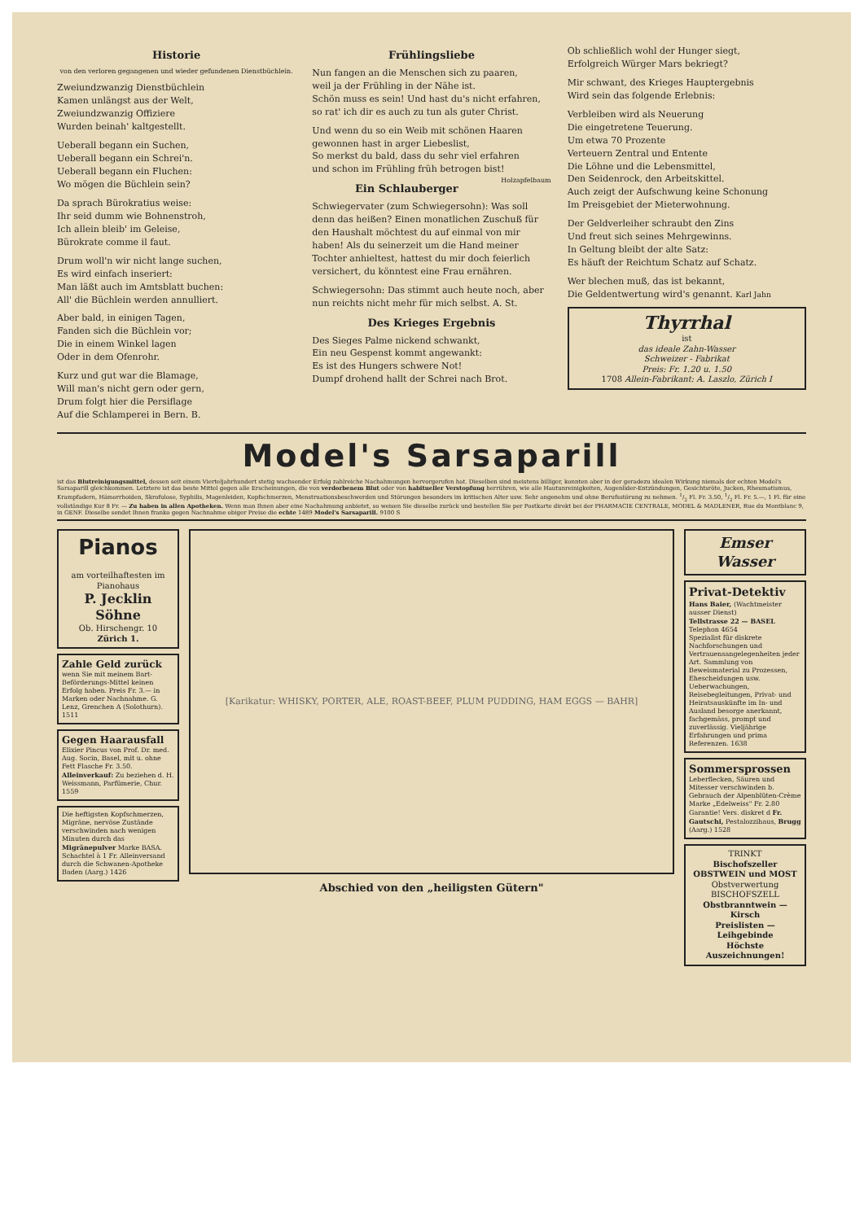Historie
von den verloren gegangenen und wieder gefundenen Dienstbüchlein.
Zweiundzwanzig Dienstbüchlein
Kamen unlängst aus der Welt,
Zweiundzwanzig Offiziere
Wurden beinah' kaltgestellt.
Ueberall begann ein Suchen,
Ueberall begann ein Schrei'n.
Ueberall begann ein Fluchen:
Wo mögen die Büchlein sein?
Da sprach Bürokratius weise:
Ihr seid dumm wie Bohnenstroh,
Ich allein bleib' im Geleise,
Bürokrate comme il faut.
Drum woll'n wir nicht lange suchen,
Es wird einfach inseriert:
Man läßt auch im Amtsblatt buchen:
All' die Büchlein werden annulliert.
Aber bald, in einigen Tagen,
Fanden sich die Büchlein vor;
Die in einem Winkel lagen
Oder in dem Ofenrohr.
Kurz und gut war die Blamage,
Will man's nicht gern oder gern,
Drum folgt hier die Persiflage
Auf die Schlamperei in Bern. B.
Frühlingsliebe
Nun fangen an die Menschen sich zu paaren,
weil ja der Frühling in der Nähe ist.
Schön muss es sein! Und hast du's nicht erfahren,
so rat' ich dir es auch zu tun als guter Christ.
Und wenn du so ein Weib mit schönen Haaren
gewonnen hast in arger Liebeslist,
So merkst du bald, dass du sehr viel erfahren
und schon im Frühling früh betrogen bist!
Holzapfelbaum
Ein Schlauberger
Schwiegervater (zum Schwiegersohn): Was soll denn das heißen? Einen monatlichen Zuschuß für den Haushalt möchtest du auf einmal von mir haben! Als du seinerzeit um die Hand meiner Tochter anhieltest, hattest du mir doch feierlich versichert, du könntest eine Frau ernähren.
Schwiegersohn: Das stimmt auch heute noch, aber nun reichts nicht mehr für mich selbst. A. St.
Des Krieges Ergebnis
Des Sieges Palme nickend schwankt,
Ein neu Gespenst kommt angewankt:
Es ist des Hungers schwere Not!
Dumpf drohend hallt der Schrei nach Brot.
Ob schließlich wohl der Hunger siegt,
Erfolgreich Würger Mars bekriegt?
Mir schwant, des Krieges Hauptergebnis
Wird sein das folgende Erlebnis:
Verbleiben wird als Neuerung
Die eingetretene Teuerung.
Um etwa 70 Prozente
Verteuern Zentral und Entente
Die Löhne und die Lebensmittel,
Den Seidenrock, den Arbeitskittel.
Auch zeigt der Aufschwung keine Schonung
Im Preisgebiet der Mieterwohnung.
Der Geldverleiher schraubt den Zins
Und freut sich seines Mehrgewinns.
In Geltung bleibt der alte Satz:
Es häuft der Reichtum Schatz auf Schatz.
Wer blechen muß, das ist bekannt,
Die Geldentwertung wird's genannt. Karl Jahn
Thyrrhal
ist
das ideale Zahn-Wasser
Schweizer - Fabrikat
Preis: Fr. 1.20 u. 1.50
1708 Allein-Fabrikant: A. Laszlo, Zürich I
Model's Sarsaparill
ist das Blutreinigungsmittel, dessen seit einem Vierteljahrhundert stetig wachsender Erfolg zahlreiche Nachahmungen hervorgerufen hat. Dieselben sind meistens billiger, konnten aber in der geradezu idealen Wirkung niemals der echten Model's Sarsaparill gleichkommen. Letztere ist das beste Mittel gegen alle Erscheinungen, die von verdorbenem Blut oder von habitueller Verstopfung herrühren, wie alle Hautunreinigkeiten, Augenlider-Entzündungen, Gesichtsröte, Jucken, Rheumatismus, Krampfadern, Hämorrhoiden, Skrofulose, Syphilis, Magenleiden, Kopfschmerzen, Menstruationsbeschwerden und Störungen besonders im kritischen Alter usw. Sehr angenehm und ohne Berufsstörung zu nehmen. 1/2 Fl. Fr. 3.50, 1/2 Fl. Fr. 5.—, 1 Fl. für eine vollständige Kur 8 Fr. — Zu haben in allen Apotheken. Wenn man Ihnen aber eine Nachahmung anbietet, so weisen Sie dieselbe zurück und bestellen Sie per Postkarte direkt bei der PHARMACIE CENTRALE, MODEL & MADLENER, Rue du Montblanc 9, in GENF. Dieselbe sendet Ihnen franko gegen Nachnahme obiger Preise die echte 1489 Model's Sarsaparill. 9100 S
Pianos
am vorteilhaftesten im
Pianohaus
P. Jecklin Söhne
Ob. Hirschengr. 10
Zürich 1.
Zahle Geld zurück
wenn Sie mit meinem Bart-Beförderungs-Mittel keinen Erfolg haben. Preis Fr. 3.— in Marken oder Nachnahme. G. Lenz, Grenchen A (Solothurn). 1511
Gegen Haarausfall
Elixier Pincus von Prof. Dr. med. Aug. Socin, Basel, mit u. ohne Fett Flasche Fr. 3.50. Alleinverkauf: Zu beziehen d. H. Weissmann, Parfümerie, Chur. 1559
Die heftigsten Kopfschmerzen, Migräne, nervöse Zustände verschwinden nach wenigen Minuten durch das Migränepulver Marke BASA. Schachtel à 1 Fr. Alleinversand durch die Schwanen-Apotheke Baden (Aarg.) 1426
[Karikatur: WHISKY, PORTER, ALE, ROAST-BEEF, PLUM PUDDING, HAM EGGS — BAHR]
Abschied von den „heiligsten Gütern"
Emser Wasser
Privat-Detektiv
Hans Baier, (Wachtmeister ausser Dienst)
Tellstrasse 22 — BASEL
Telephon 4654
Spezialist für diskrete Nachforschungen und Vertrauensangelegenheiten jeder Art. Sammlung von Beweismaterial zu Prozessen, Ehescheidungen usw. Ueberwachungen, Reisebegleitungen, Privat- und Heiratsauskünfte im In- und Ausland besorge anerkannt, fachgemäss, prompt und zuverlässig. Vieljährige Erfahrungen und prima Referenzen. 1638
Sommersprossen
Leberflecken, Säuren und Mitesser verschwinden b. Gebrauch der Alpenblüten-Crème Marke „Edelweiss" Fr. 2.80 Garantie! Vers. diskret d Fr. Gautschi, Pestalozzihaus, Brugg (Aarg.) 1528
TRINKT
Bischofszeller
OBSTWEIN und MOST
Obstverwertung
BISCHOFSZELL
Obstbranntwein — Kirsch
Preislisten — Leihgebinde
Höchste Auszeichnungen!